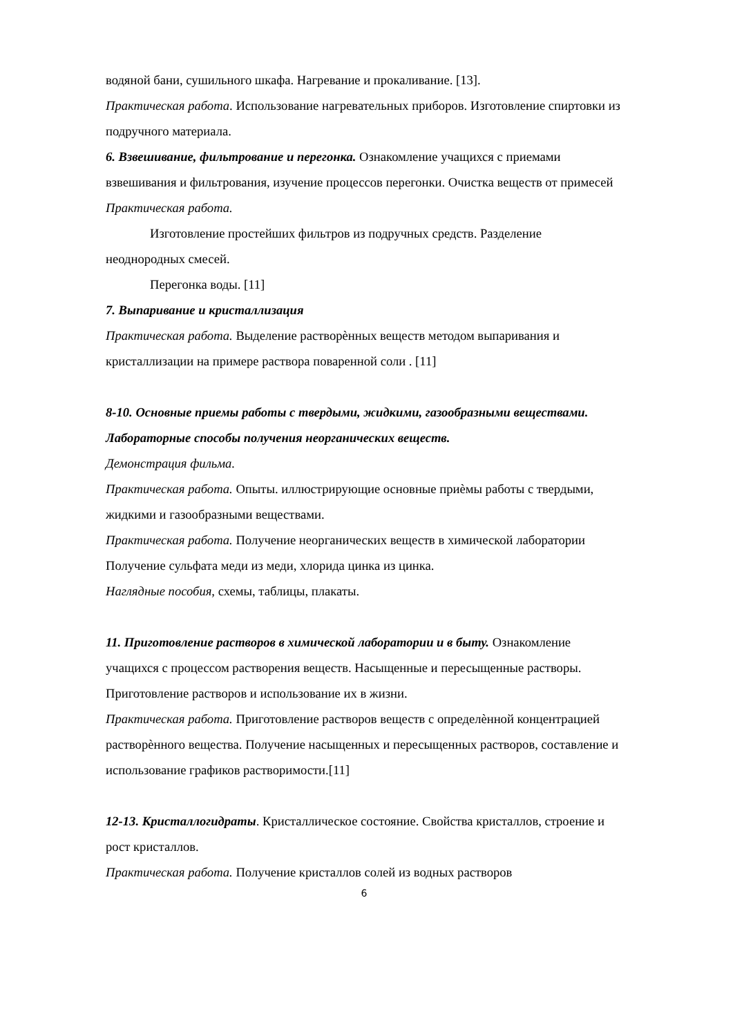водяной бани, сушильного шкафа. Нагревание и прокаливание. [13].
Практическая работа. Использование нагревательных приборов. Изготовление спиртовки из подручного материала.
6. Взвешивание, фильтрование и перегонка. Ознакомление учащихся с приемами взвешивания и фильтрования, изучение процессов перегонки. Очистка веществ от примесей
Практическая работа.
Изготовление простейших фильтров из подручных средств. Разделение неоднородных смесей.
Перегонка воды. [11]
7. Выпаривание и кристаллизация
Практическая работа. Выделение растворѐнных веществ методом выпаривания и кристаллизации на примере раствора поваренной соли . [11]
8-10. Основные приемы работы с твердыми, жидкими, газообразными веществами. Лабораторные способы получения неорганических веществ.
Демонстрация фильма.
Практическая работа. Опыты. иллюстрирующие основные приѐмы работы с твердыми, жидкими и газообразными веществами.
Практическая работа. Получение неорганических веществ в химической лаборатории Получение сульфата меди из меди, хлорида цинка из цинка.
Наглядные пособия, схемы, таблицы, плакаты.
11. Приготовление растворов в химической лаборатории и в быту. Ознакомление учащихся с процессом растворения веществ. Насыщенные и пересыщенные растворы. Приготовление растворов и использование их в жизни.
Практическая работа. Приготовление растворов веществ с определѐнной концентрацией растворѐнного вещества. Получение насыщенных и пересыщенных растворов, составление и использование графиков растворимости.[11]
12-13. Кристаллогидраты. Кристаллическое состояние. Свойства кристаллов, строение и рост кристаллов.
Практическая работа. Получение кристаллов солей из водных растворов
6